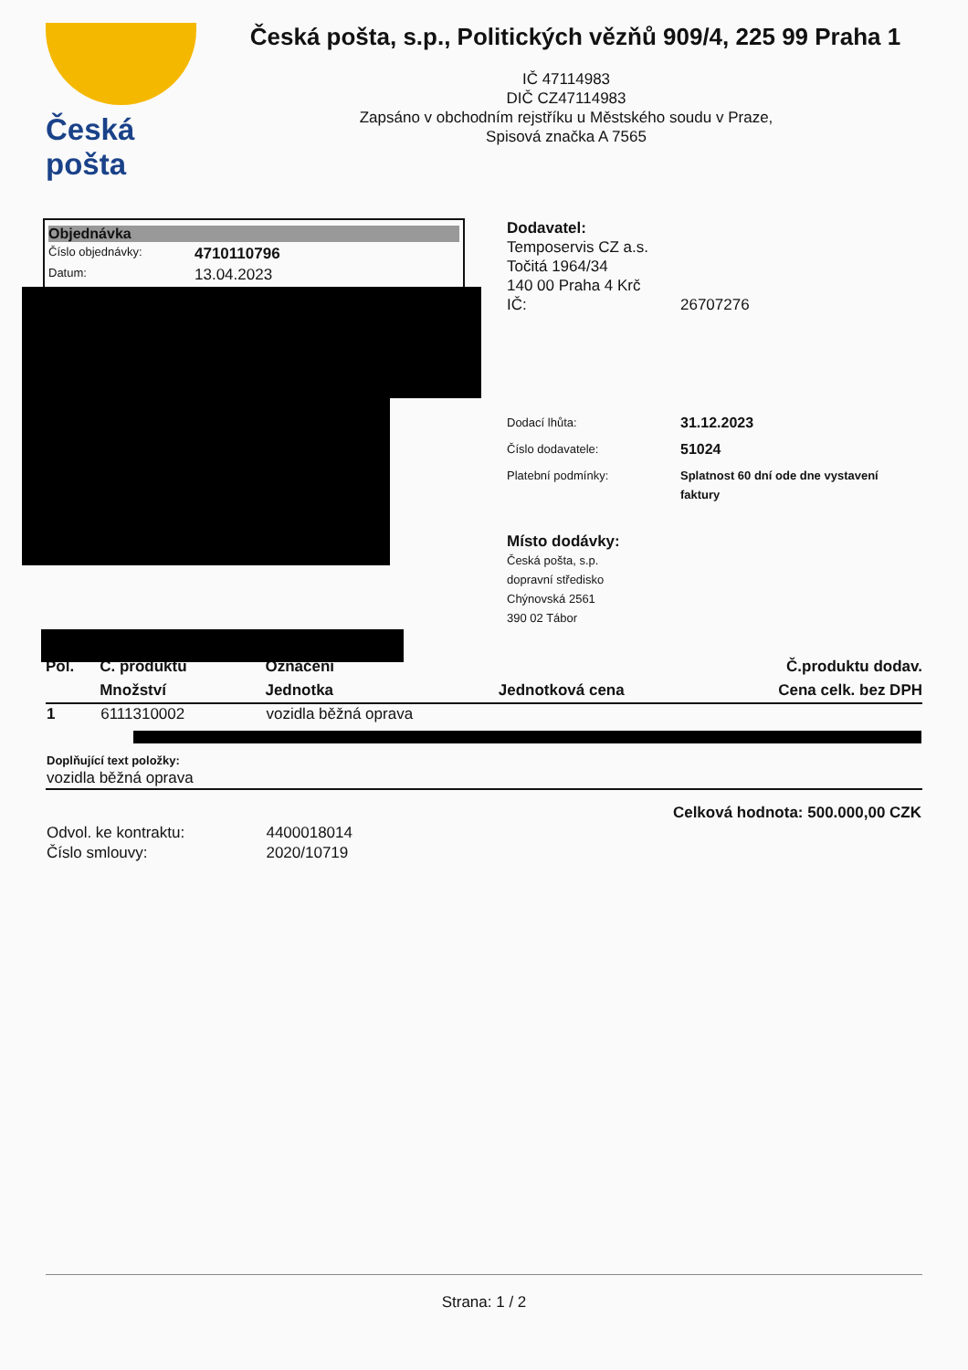Česká pošta
Česká pošta, s.p., Politických vězňů 909/4, 225 99 Praha 1
IČ 47114983
DIČ CZ47114983
Zapsáno v obchodním rejstříku u Městského soudu v Praze,
Spisová značka A 7565
Objednávka
Číslo objednávky: 4710110796
Datum: 13.04.2023
Dodavatel:
Temposervis CZ a.s.
Točitá 1964/34
140 00 Praha 4 Krč
IČ: 26707276
Dodací lhůta: 31.12.2023
Číslo dodavatele: 51024
Platební podmínky: Splatnost 60 dní ode dne vystavení faktury
Místo dodávky:
Česká pošta, s.p.
dopravní středisko
Chýnovská 2561
390 02 Tábor
| Pol. | Č. produktu | Označení | | Č.produktu dodav. |
| --- | --- | --- | --- | --- |
| | Množství | Jednotka | Jednotková cena | Cena celk. bez DPH |
| 1 | 6111310002 | vozidla běžná oprava | | |
| Doplňující text položky: vozidla běžná oprava | | | | |
| Celková hodnota: 500.000,00 CZK | | | | |
| Odvol. ke kontraktu: | | 4400018014 | | |
| Číslo smlouvy: | | 2020/10719 | | |
Strana: 1 / 2